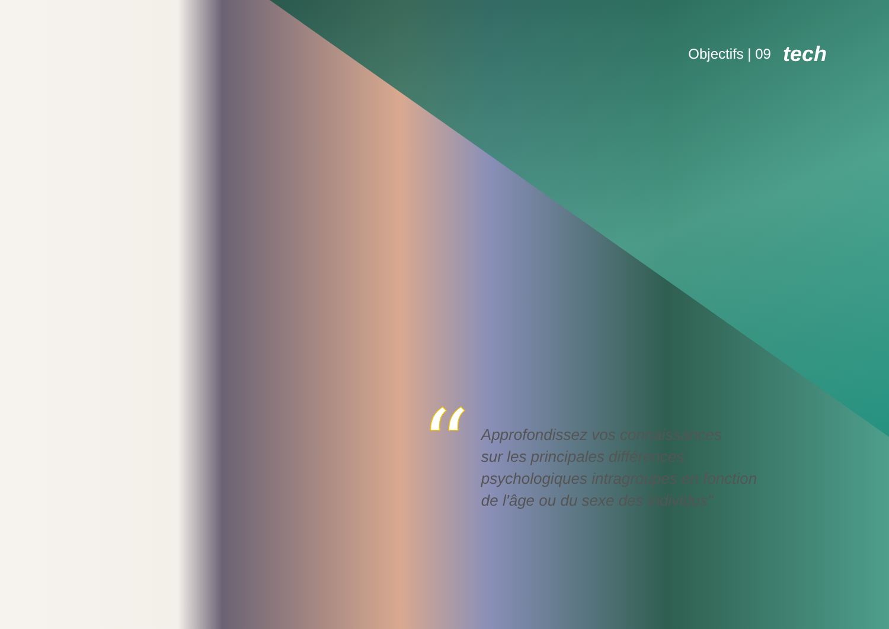Objectifs | 09 tech
“
Approfondissez vos connaissances
sur les principales différences
psychologiques intragroupes en fonction
de l'âge ou du sexe des individus"